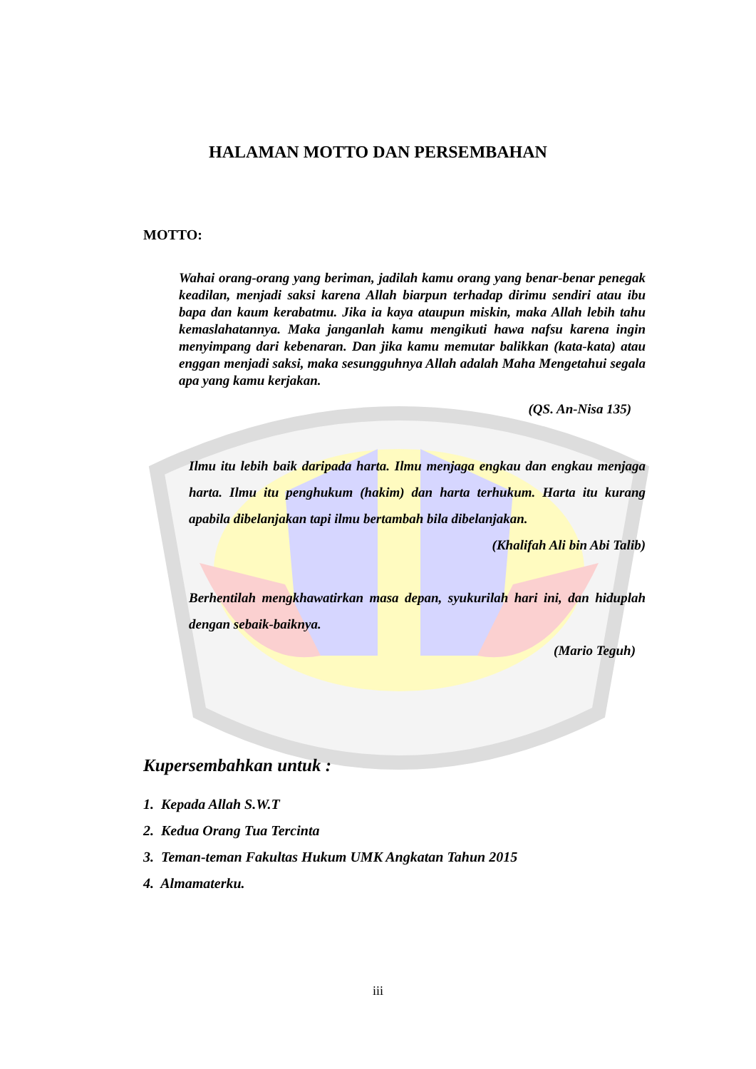HALAMAN MOTTO DAN PERSEMBAHAN
MOTTO:
Wahai orang-orang yang beriman, jadilah kamu orang yang benar-benar penegak keadilan, menjadi saksi karena Allah biarpun terhadap dirimu sendiri atau ibu bapa dan kaum kerabatmu. Jika ia kaya ataupun miskin, maka Allah lebih tahu kemaslahatannya. Maka janganlah kamu mengikuti hawa nafsu karena ingin menyimpang dari kebenaran. Dan jika kamu memutar balikkan (kata-kata) atau enggan menjadi saksi, maka sesungguhnya Allah adalah Maha Mengetahui segala apa yang kamu kerjakan.
(QS. An-Nisa 135)
Ilmu itu lebih baik daripada harta. Ilmu menjaga engkau dan engkau menjaga harta. Ilmu itu penghukum (hakim) dan harta terhukum. Harta itu kurang apabila dibelanjakan tapi ilmu bertambah bila dibelanjakan.
(Khalifah Ali bin Abi Talib)
Berhentilah mengkhawatirkan masa depan, syukurilah hari ini, dan hiduplah dengan sebaik-baiknya.
(Mario Teguh)
Kupersembahkan untuk :
1. Kepada Allah S.W.T
2. Kedua Orang Tua Tercinta
3. Teman-teman Fakultas Hukum UMK Angkatan Tahun 2015
4. Almamaterku.
iii